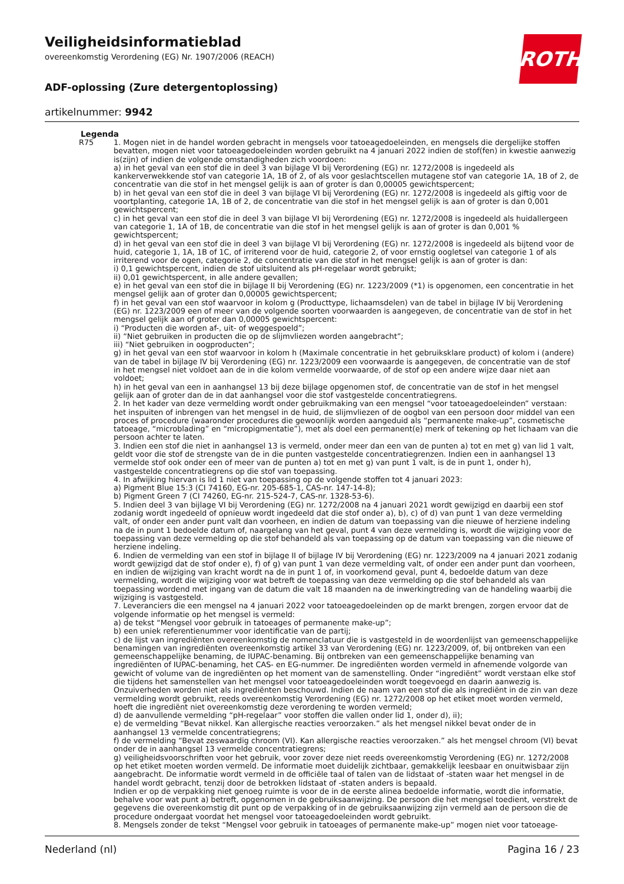ROTH
Veiligheidsinformatieblad
overeenkomstig Verordening (EG) Nr. 1907/2006 (REACH)
ADF-oplossing (Zure detergentoplossing)
artikelnummer: 9942
Legenda
R75 1. Mogen niet in de handel worden gebracht in mengsels voor tatoeagedoeleinden, en mengsels die dergelijke stoffen bevatten, mogen niet voor tatoeagedoeleinden worden gebruikt na 4 januari 2022 indien de stof(fen) in kwestie aanwezig is(zijn) of indien de volgende omstandigheden zich voordoen:
a) in het geval van een stof die in deel 3 van bijlage VI bij Verordening (EG) nr. 1272/2008 is ingedeeld als kankerverwekkende stof van categorie 1A, 1B of 2, of als voor geslachtscellen mutagene stof van categorie 1A, 1B of 2, de concentratie van die stof in het mengsel gelijk is aan of groter is dan 0,00005 gewichtspercent;
b) in het geval van een stof die in deel 3 van bijlage VI bij Verordening (EG) nr. 1272/2008 is ingedeeld als giftig voor de voortplanting, categorie 1A, 1B of 2, de concentratie van die stof in het mengsel gelijk is aan of groter is dan 0,001 gewichtspercent;
c) in het geval van een stof die in deel 3 van bijlage VI bij Verordening (EG) nr. 1272/2008 is ingedeeld als huidallergeen van categorie 1, 1A of 1B, de concentratie van die stof in het mengsel gelijk is aan of groter is dan 0,001 % gewichtspercent;
d) in het geval van een stof die in deel 3 van bijlage VI bij Verordening (EG) nr. 1272/2008 is ingedeeld als bijtend voor de huid, categorie 1, 1A, 1B of 1C, of irriterend voor de huid, categorie 2, of voor ernstig oogletsel van categorie 1 of als irriterend voor de ogen, categorie 2, de concentratie van die stof in het mengsel gelijk is aan of groter is dan:
i) 0,1 gewichtspercent, indien de stof uitsluitend als pH-regelaar wordt gebruikt;
ii) 0,01 gewichtspercent, in alle andere gevallen;
e) in het geval van een stof die in bijlage II bij Verordening (EG) nr. 1223/2009 (*1) is opgenomen, een concentratie in het mengsel gelijk aan of groter dan 0,00005 gewichtspercent;
f) in het geval van een stof waarvoor in kolom g (Producttype, lichaamsdelen) van de tabel in bijlage IV bij Verordening (EG) nr. 1223/2009 een of meer van de volgende soorten voorwaarden is aangegeven, de concentratie van de stof in het mengsel gelijk aan of groter dan 0,00005 gewichtspercent:
i) “Producten die worden af-, uit- of weggespoeld”;
ii) “Niet gebruiken in producten die op de slijmvliezen worden aangebracht”;
iii) “Niet gebruiken in oogproducten”;
g) in het geval van een stof waarvoor in kolom h (Maximale concentratie in het gebruiksklare product) of kolom i (andere) van de tabel in bijlage IV bij Verordening (EG) nr. 1223/2009 een voorwaarde is aangegeven, de concentratie van de stof in het mengsel niet voldoet aan de in die kolom vermelde voorwaarde, of de stof op een andere wijze daar niet aan voldoet;
h) in het geval van een in aanhangsel 13 bij deze bijlage opgenomen stof, de concentratie van de stof in het mengsel gelijk aan of groter dan de in dat aanhangsel voor die stof vastgestelde concentratiegrens.
2. In het kader van deze vermelding wordt onder gebruikmaking van een mengsel “voor tatoeagedoeleinden” verstaan: het inspuiten of inbrengen van het mengsel in de huid, de slijmvliezen of de oogbol van een persoon door middel van een proces of procedure (waaronder procedures die gewoonlijk worden aangeduid als “permanente make-up”, cosmetische tatoeage, “microblading” en “micropigmentatie”), met als doel een permanent(e) merk of tekening op het lichaam van die persoon achter te laten.
3. Indien een stof die niet in aanhangsel 13 is vermeld, onder meer dan een van de punten a) tot en met g) van lid 1 valt, geldt voor die stof de strengste van de in die punten vastgestelde concentratiegrenzen. Indien een in aanhangsel 13 vermelde stof ook onder een of meer van de punten a) tot en met g) van punt 1 valt, is de in punt 1, onder h), vastgestelde concentratiegrens op die stof van toepassing.
4. In afwijking hiervan is lid 1 niet van toepassing op de volgende stoffen tot 4 januari 2023:
a) Pigment Blue 15:3 (CI 74160, EG-nr. 205-685-1, CAS-nr. 147-14-8);
b) Pigment Green 7 (CI 74260, EG-nr. 215-524-7, CAS-nr. 1328-53-6).
5. Indien deel 3 van bijlage VI bij Verordening (EG) nr. 1272/2008 na 4 januari 2021 wordt gewijzigd en daarbij een stof zodanig wordt ingedeeld of opnieuw wordt ingedeeld dat die stof onder a), b), c) of d) van punt 1 van deze vermelding valt, of onder een ander punt valt dan voorheen, en indien de datum van toepassing van die nieuwe of herziene indeling na de in punt 1 bedoelde datum of, naargelang van het geval, punt 4 van deze vermelding is, wordt die wijziging voor de toepassing van deze vermelding op die stof behandeld als van toepassing op de datum van toepassing van die nieuwe of herziene indeling.
6. Indien de vermelding van een stof in bijlage II of bijlage IV bij Verordening (EG) nr. 1223/2009 na 4 januari 2021 zodanig wordt gewijzigd dat de stof onder e), f) of g) van punt 1 van deze vermelding valt, of onder een ander punt dan voorheen, en indien de wijziging van kracht wordt na de in punt 1 of, in voorkomend geval, punt 4, bedoelde datum van deze vermelding, wordt die wijziging voor wat betreft de toepassing van deze vermelding op die stof behandeld als van toepassing wordend met ingang van de datum die valt 18 maanden na de inwerkingtreding van de handeling waarbij die wijziging is vastgesteld.
7. Leveranciers die een mengsel na 4 januari 2022 voor tatoeagedoeleinden op de markt brengen, zorgen ervoor dat de volgende informatie op het mengsel is vermeld:
a) de tekst “Mengsel voor gebruik in tatoeages of permanente make-up”;
b) een uniek referentienummer voor identificatie van de partij;
c) de lijst van ingrediënten overeenkomstig de nomenclatuur die is vastgesteld in de woordenlijst van gemeenschappelijke benamingen van ingrediënten overeenkomstig artikel 33 van Verordening (EG) nr. 1223/2009, of, bij ontbreken van een gemeenschappelijke benaming, de IUPAC-benaming. Bij ontbreken van een gemeenschappelijke benaming van ingrediënten of IUPAC-benaming, het CAS- en EG-nummer. De ingrediënten worden vermeld in afnemende volgorde van gewicht of volume van de ingrediënten op het moment van de samenstelling. Onder “ingrediënt” wordt verstaan elke stof die tijdens het samenstellen van het mengsel voor tatoeagedoeleinden wordt toegevoegd en daarin aanwezig is. Onzuiverheden worden niet als ingrediënten beschouwd. Indien de naam van een stof die als ingrediënt in de zin van deze vermelding wordt gebruikt, reeds overeenkomstig Verordening (EG) nr. 1272/2008 op het etiket moet worden vermeld, hoeft die ingrediënt niet overeenkomstig deze verordening te worden vermeld;
d) de aanvullende vermelding “pH-regelaar” voor stoffen die vallen onder lid 1, onder d), ii);
e) de vermelding “Bevat nikkel. Kan allergische reacties veroorzaken.” als het mengsel nikkel bevat onder de in aanhangsel 13 vermelde concentratiegrens;
f) de vermelding “Bevat zeswaardig chroom (VI). Kan allergische reacties veroorzaken.” als het mengsel chroom (VI) bevat onder de in aanhangsel 13 vermelde concentratiegrens;
g) veiligheidsvoorschriften voor het gebruik, voor zover deze niet reeds overeenkomstig Verordening (EG) nr. 1272/2008 op het etiket moeten worden vermeld. De informatie moet duidelijk zichtbaar, gemakkelijk leesbaar en onuitwisbaar zijn aangebracht. De informatie wordt vermeld in de officiële taal of talen van de lidstaat of -staten waar het mengsel in de handel wordt gebracht, tenzij door de betrokken lidstaat of -staten anders is bepaald.
Indien er op de verpakking niet genoeg ruimte is voor de in de eerste alinea bedoelde informatie, wordt die informatie, behalve voor wat punt a) betreft, opgenomen in de gebruiksaanwijzing. De persoon die het mengsel toedient, verstrekt de gegevens die overeenkomstig dit punt op de verpakking of in de gebruiksaanwijzing zijn vermeld aan de persoon die de procedure ondergaat voordat het mengsel voor tatoeagedoeleinden wordt gebruikt.
8. Mengsels zonder de tekst “Mengsel voor gebruik in tatoeages of permanente make-up” mogen niet voor tatoeage-
Nederland (nl) Pagina 16 / 23